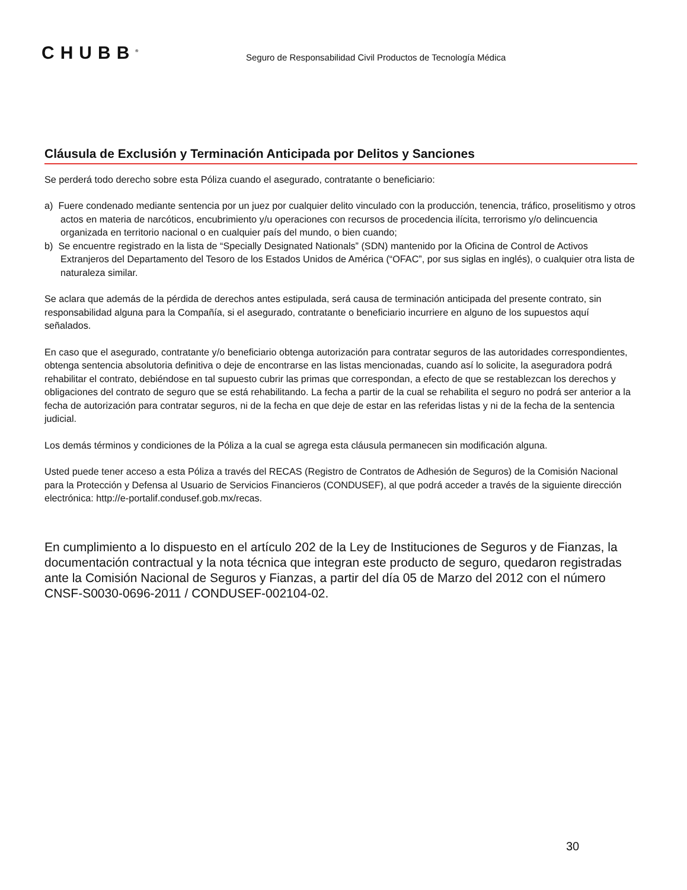CHUBB<sup>®</sup>
Seguro de Responsabilidad Civil Productos de Tecnología Médica
Cláusula de Exclusión y Terminación Anticipada por Delitos y Sanciones
Se perderá todo derecho sobre esta Póliza cuando el asegurado, contratante o beneficiario:
a) Fuere condenado mediante sentencia por un juez por cualquier delito vinculado con la producción, tenencia, tráfico, proselitismo y otros actos en materia de narcóticos, encubrimiento y/u operaciones con recursos de procedencia ilícita, terrorismo y/o delincuencia organizada en territorio nacional o en cualquier país del mundo, o bien cuando;
b) Se encuentre registrado en la lista de “Specially Designated Nationals” (SDN) mantenido por la Oficina de Control de Activos Extranjeros del Departamento del Tesoro de los Estados Unidos de América (“OFAC”, por sus siglas en inglés), o cualquier otra lista de naturaleza similar.
Se aclara que además de la pérdida de derechos antes estipulada, será causa de terminación anticipada del presente contrato, sin responsabilidad alguna para la Compañía, si el asegurado, contratante o beneficiario incurriere en alguno de los supuestos aquí señalados.
En caso que el asegurado, contratante y/o beneficiario obtenga autorización para contratar seguros de las autoridades correspondientes, obtenga sentencia absolutoria definitiva o deje de encontrarse en las listas mencionadas, cuando así lo solicite, la aseguradora podrá rehabilitar el contrato, debiéndose en tal supuesto cubrir las primas que correspondan, a efecto de que se restablezcan los derechos y obligaciones del contrato de seguro que se está rehabilitando. La fecha a partir de la cual se rehabilita el seguro no podrá ser anterior a la fecha de autorización para contratar seguros, ni de la fecha en que deje de estar en las referidas listas y ni de la fecha de la sentencia judicial.
Los demás términos y condiciones de la Póliza a la cual se agrega esta cláusula permanecen sin modificación alguna.
Usted puede tener acceso a esta Póliza a través del RECAS (Registro de Contratos de Adhesión de Seguros) de la Comisión Nacional para la Protección y Defensa al Usuario de Servicios Financieros (CONDUSEF), al que podrá acceder a través de la siguiente dirección electrónica: http://e-portalif.condusef.gob.mx/recas.
En cumplimiento a lo dispuesto en el artículo 202 de la Ley de Instituciones de Seguros y de Fianzas, la documentación contractual y la nota técnica que integran este producto de seguro, quedaron registradas ante la Comisión Nacional de Seguros y Fianzas, a partir del día 05 de Marzo del 2012 con el número CNSF-S0030-0696-2011 / CONDUSEF-002104-02.
30